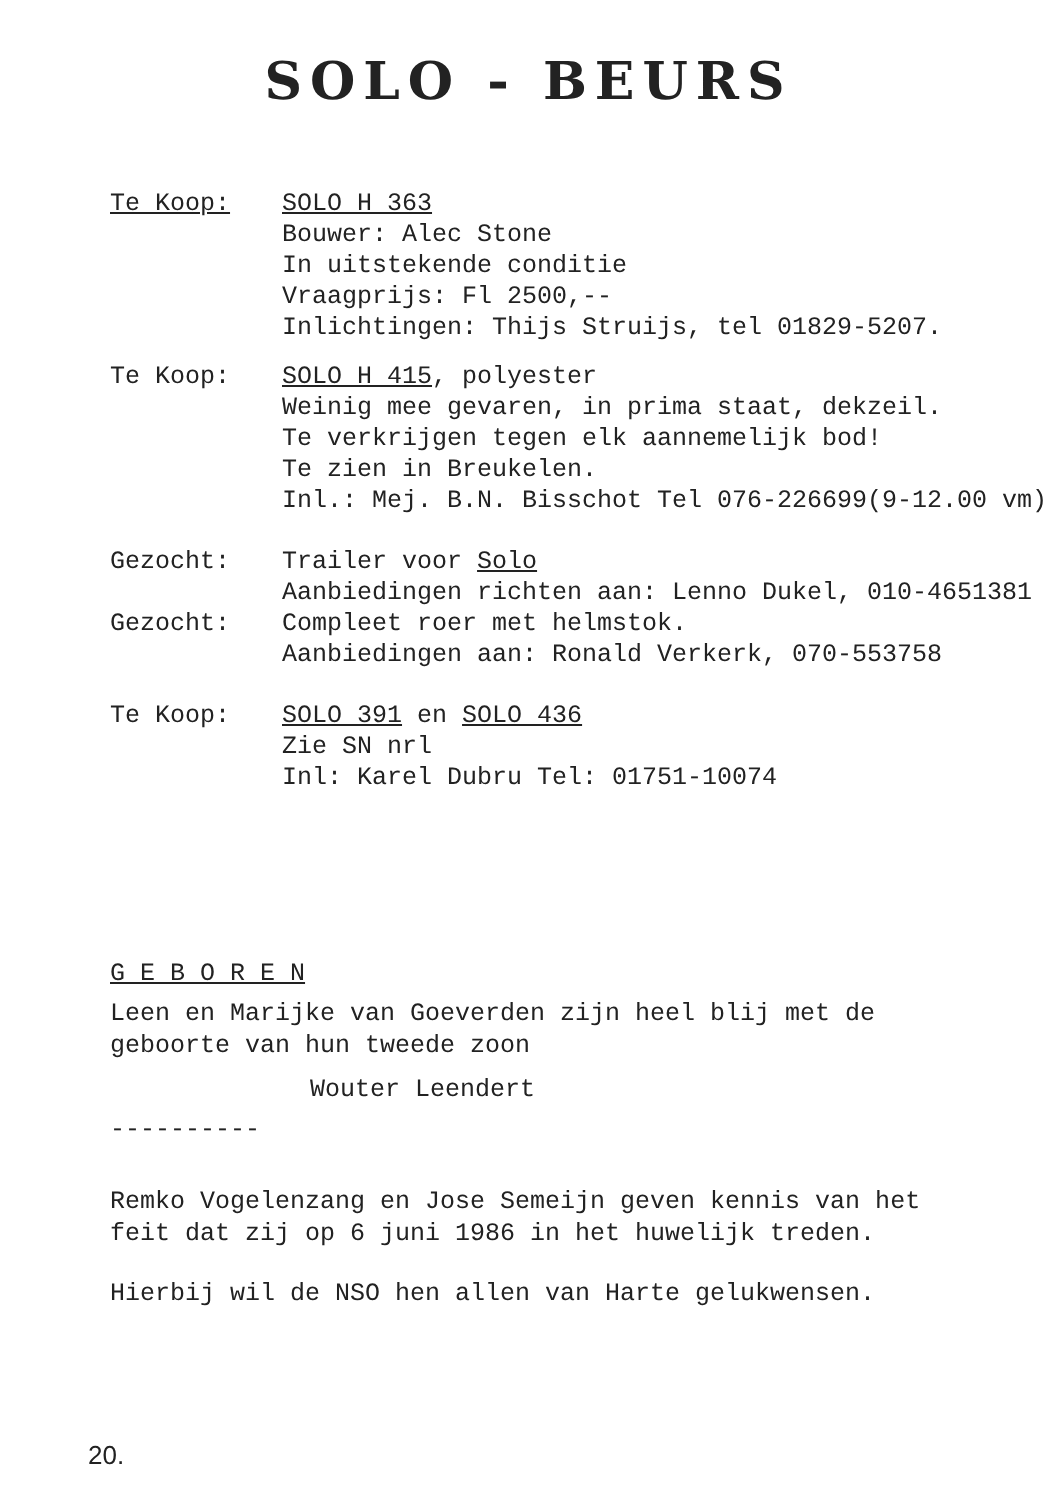SOLO - BEURS
Te Koop: SOLO H 363
Bouwer: Alec Stone
In uitstekende conditie
Vraagprijs: Fl 2500,--
Inlichtingen: Thijs Struijs, tel 01829-5207.
Te Koop: SOLO H 415, polyester
Weinig mee gevaren, in prima staat, dekzeil.
Te verkrijgen tegen elk aannemelijk bod!
Te zien in Breukelen.
Inl.: Mej. B.N. Bisschot Tel 076-226699(9-12.00 vm)
Gezocht: Trailer voor Solo
Aanbiedingen richten aan: Lenno Dukel, 010-4651381
Gezocht: Compleet roer met helmstok.
Aanbiedingen aan: Ronald Verkerk, 070-553758
Te Koop: SOLO 391 en SOLO 436
Zie SN nrl
Inl: Karel Dubru Tel: 01751-10074
G E B O R E N
Leen en Marijke van Goeverden zijn heel blij met de
geboorte van hun tweede zoon
Wouter Leendert
----------
Remko Vogelenzang en Jose Semeijn geven kennis van het
feit dat zij op 6 juni 1986 in het huwelijk treden.
Hierbij wil de NSO hen allen van Harte gelukwensen.
20.